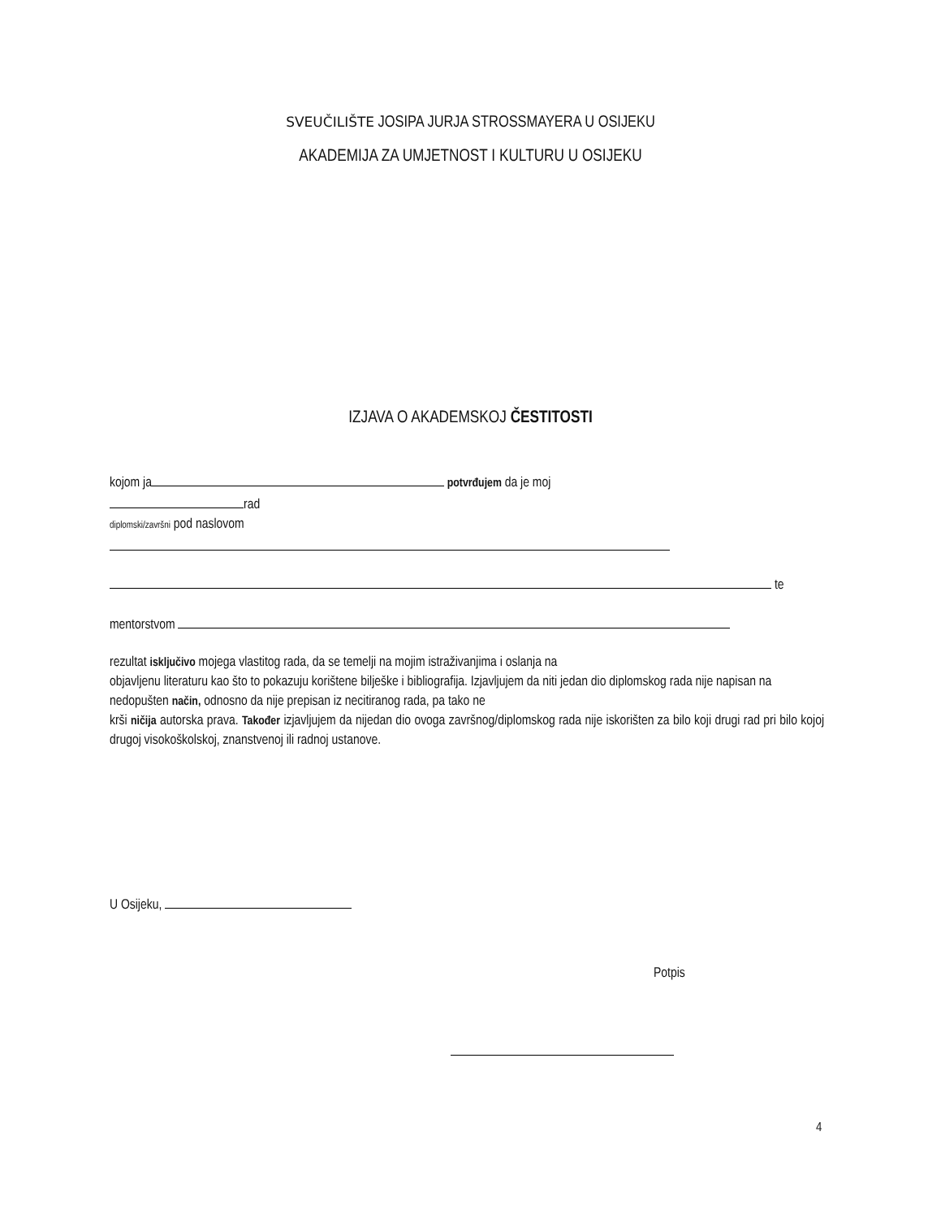SVEUČILIŠTE JOSIPA JURJA STROSSMAYERA U OSIJEKU
AKADEMIJA ZA UMJETNOST I KULTURU U OSIJEKU
IZJAVA O AKADEMSKOJ ČESTITOSTI
kojom ja potvrđujem da je moj
rad
diplomski/završni pod naslovom
te
mentorstvom
rezultat isključivo mojega vlastitog rada, da se temelji na mojim istraživanjima i oslanja na
objavljenu literaturu kao što to pokazuju korištene bilješke i bibliografija. Izjavljujem da niti jedan dio diplomskog rada nije napisan na nedopušten način, odnosno da nije prepisan iz necitiranog rada, pa tako ne
krši ničija autorska prava. Također izjavljujem da nijedan dio ovoga završnog/diplomskog rada nije iskorišten za bilo koji drugi rad pri bilo kojoj drugoj visokoškolskoj, znanstvenoj ili radnoj ustanove.
U Osijeku,
Potpis
4